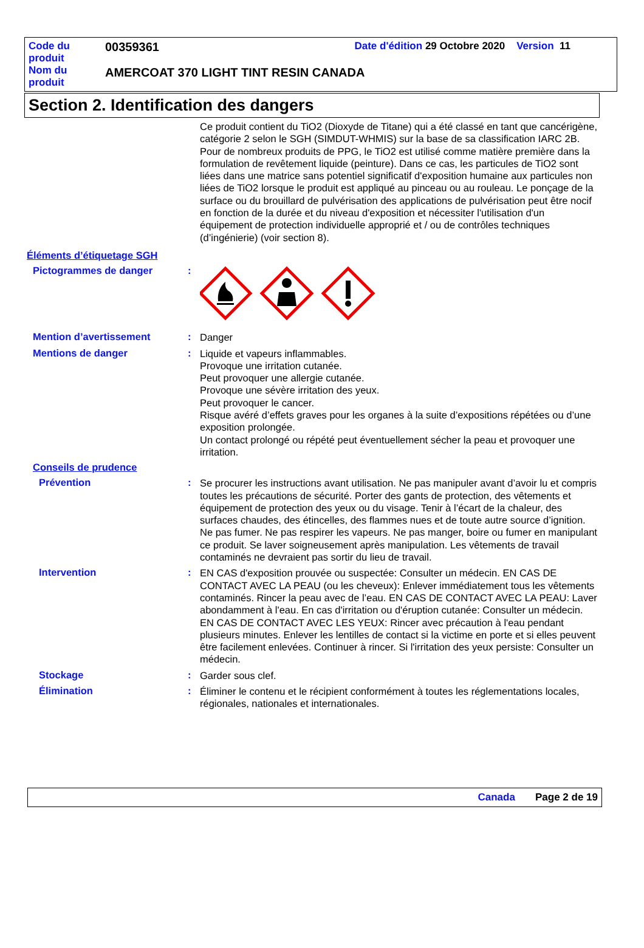Code du produit
00359361
Date d'édition 29 Octobre 2020 Version 11
Nom du produit
AMERCOAT 370 LIGHT TINT RESIN CANADA
Section 2. Identification des dangers
Ce produit contient du TiO2 (Dioxyde de Titane) qui a été classé en tant que cancérigène, catégorie 2 selon le SGH (SIMDUT-WHMIS) sur la base de sa classification IARC 2B. Pour de nombreux produits de PPG, le TiO2 est utilisé comme matière première dans la formulation de revêtement liquide (peinture). Dans ce cas, les particules de TiO2 sont liées dans une matrice sans potentiel significatif d'exposition humaine aux particules non liées de TiO2 lorsque le produit est appliqué au pinceau ou au rouleau. Le ponçage de la surface ou du brouillard de pulvérisation des applications de pulvérisation peut être nocif en fonction de la durée et du niveau d'exposition et nécessiter l'utilisation d'un équipement de protection individuelle approprié et / ou de contrôles techniques (d’ingénierie) (voir section 8).
Éléments d’étiquetage SGH
Pictogrammes de danger :
Mention d’avertissement :
Danger
Mentions de danger :
Liquide et vapeurs inflammables.
Provoque une irritation cutanée.
Peut provoquer une allergie cutanée.
Provoque une sévère irritation des yeux.
Peut provoquer le cancer.
Risque avéré d’effets graves pour les organes à la suite d’expositions répétées ou d’une exposition prolongée.
Un contact prolongé ou répété peut éventuellement sécher la peau et provoquer une irritation.
Conseils de prudence
Prévention :
Se procurer les instructions avant utilisation. Ne pas manipuler avant d’avoir lu et compris toutes les précautions de sécurité. Porter des gants de protection, des vêtements et équipement de protection des yeux ou du visage. Tenir à l’écart de la chaleur, des surfaces chaudes, des étincelles, des flammes nues et de toute autre source d’ignition. Ne pas fumer. Ne pas respirer les vapeurs. Ne pas manger, boire ou fumer en manipulant ce produit. Se laver soigneusement après manipulation. Les vêtements de travail contaminés ne devraient pas sortir du lieu de travail.
Intervention :
EN CAS d'exposition prouvée ou suspectée: Consulter un médecin. EN CAS DE CONTACT AVEC LA PEAU (ou les cheveux): Enlever immédiatement tous les vêtements contaminés. Rincer la peau avec de l’eau. EN CAS DE CONTACT AVEC LA PEAU: Laver abondamment à l'eau. En cas d'irritation ou d'éruption cutanée: Consulter un médecin. EN CAS DE CONTACT AVEC LES YEUX: Rincer avec précaution à l'eau pendant plusieurs minutes. Enlever les lentilles de contact si la victime en porte et si elles peuvent être facilement enlevées. Continuer à rincer. Si l'irritation des yeux persiste: Consulter un médecin.
Stockage :
Garder sous clef.
Élimination :
Éliminer le contenu et le récipient conformément à toutes les réglementations locales, régionales, nationales et internationales.
Canada Page 2 de 19